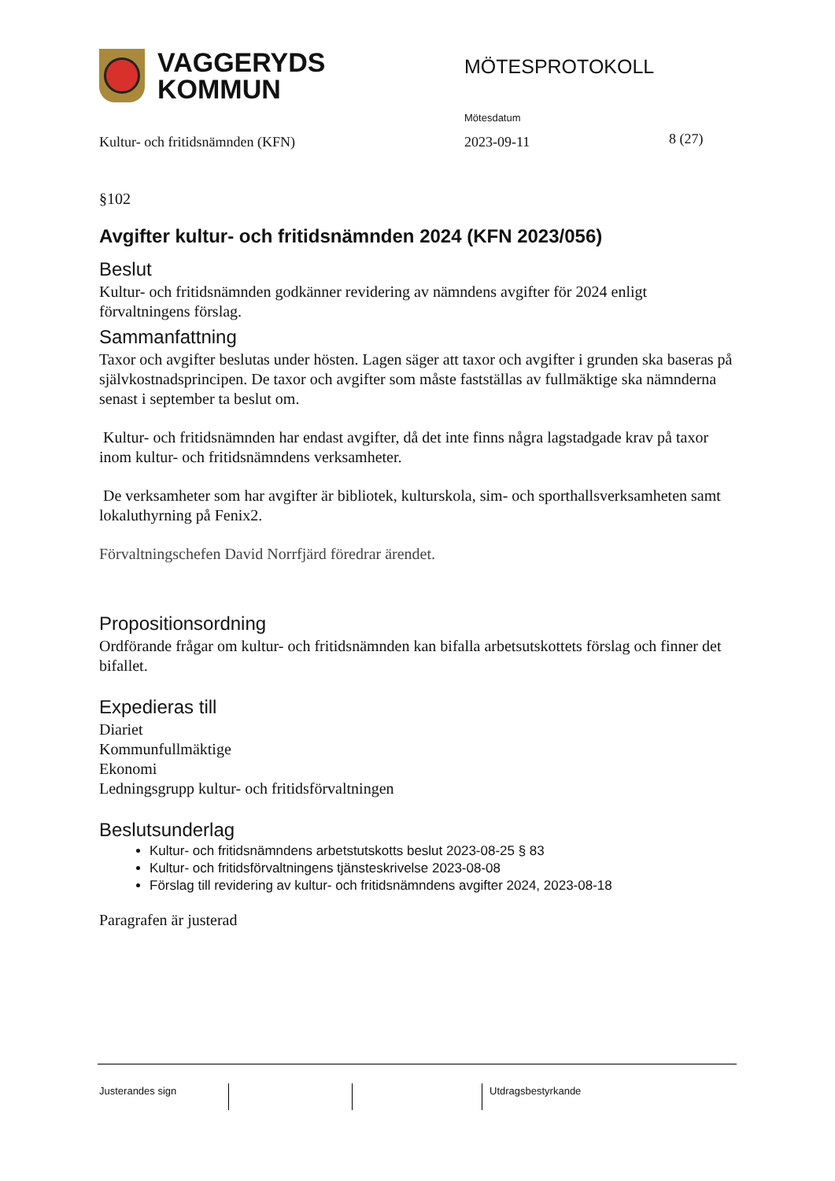VAGGERYDS
KOMMUN
MÖTESPROTOKOLL
Mötesdatum
Kultur- och fritidsnämnden (KFN)
2023-09-11 8 (27)
§102
Avgifter kultur- och fritidsnämnden 2024 (KFN 2023/056)
Beslut
Kultur- och fritidsnämnden godkänner revidering av nämndens avgifter för 2024 enligt förvaltningens förslag.
Sammanfattning
Taxor och avgifter beslutas under hösten. Lagen säger att taxor och avgifter i grunden ska baseras på självkostnadsprincipen. De taxor och avgifter som måste fastställas av fullmäktige ska nämnderna senast i september ta beslut om.
Kultur- och fritidsnämnden har endast avgifter, då det inte finns några lagstadgade krav på taxor inom kultur- och fritidsnämndens verksamheter.
De verksamheter som har avgifter är bibliotek, kulturskola, sim- och sporthallsverksamheten samt lokaluthyrning på Fenix2.
Förvaltningschefen David Norrfjärd föredrar ärendet.
Propositionsordning
Ordförande frågar om kultur- och fritidsnämnden kan bifalla arbetsutskottets förslag och finner det bifallet.
Expedieras till
Diariet
Kommunfullmäktige
Ekonomi
Ledningsgrupp kultur- och fritidsförvaltningen
Beslutsunderlag
Kultur- och fritidsnämndens arbetstutskotts beslut 2023-08-25 § 83
Kultur- och fritidsförvaltningens tjänsteskrivelse 2023-08-08
Förslag till revidering av kultur- och fritidsnämndens avgifter 2024, 2023-08-18
Paragrafen är justerad
Justerandes sign Utdragsbestyrkande